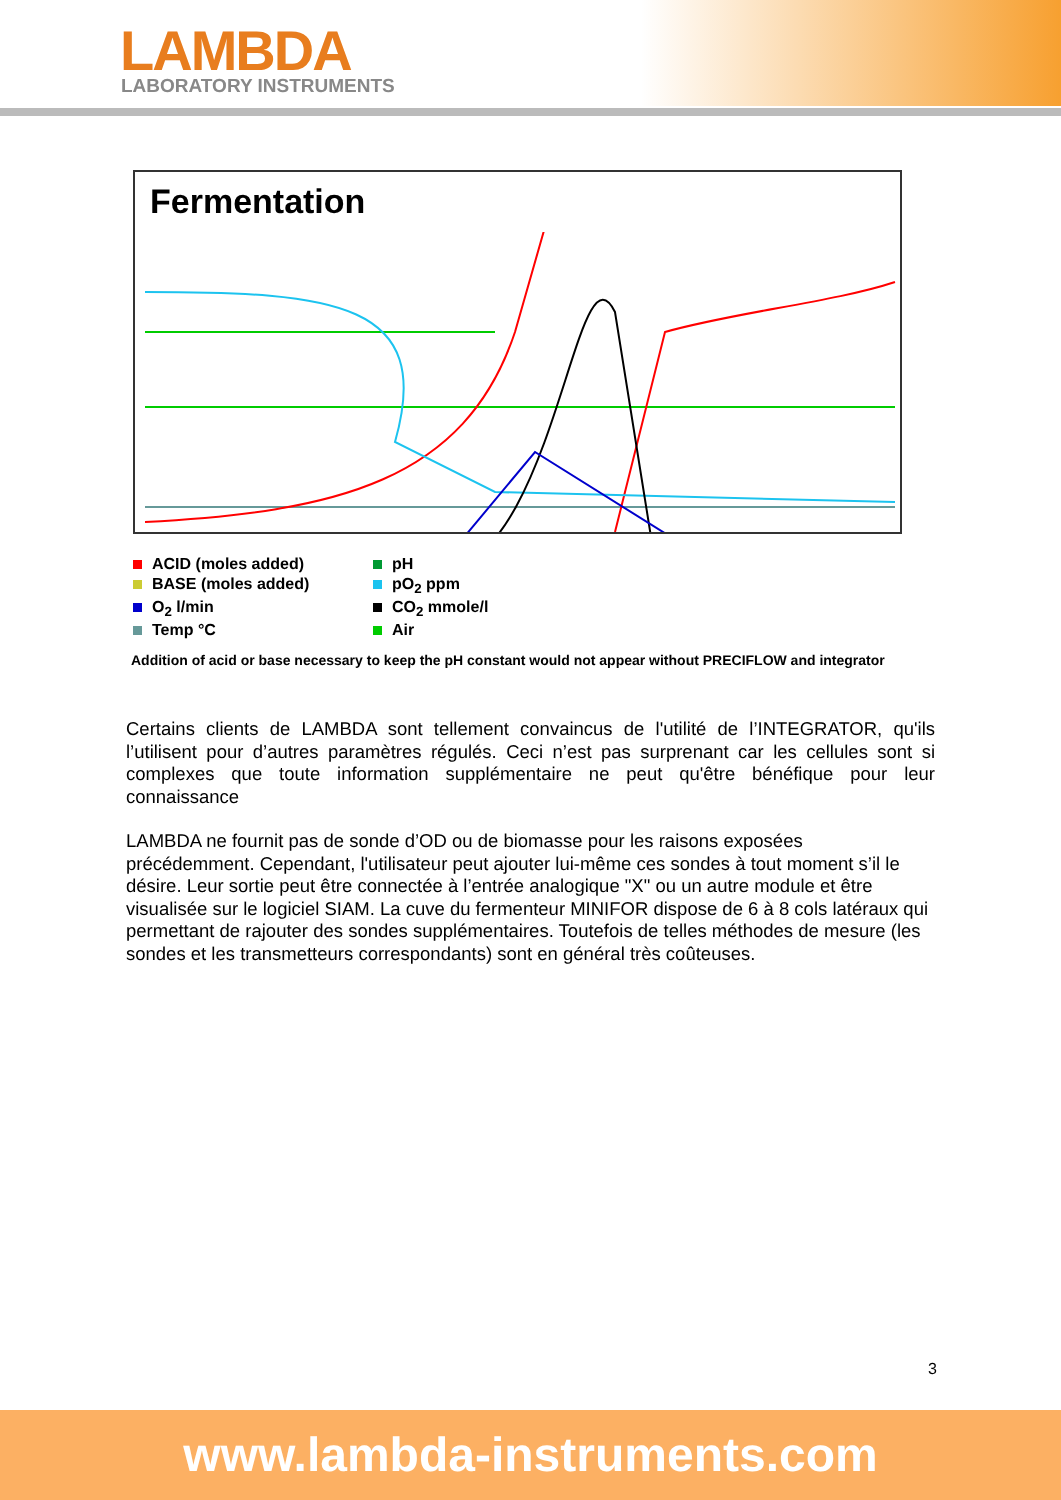LAMBDA
LABORATORY INSTRUMENTS
Fermentation
ACID (moles added)
pH
BASE (moles added)
pO<sub>2</sub> ppm
O<sub>2</sub> l/min
CO<sub>2</sub> mmole/l
Temp °C
Air
Addition of acid or base necessary to keep the pH constant would not appear without PRECIFLOW and integrator
Certains clients de LAMBDA sont tellement convaincus de l'utilité de l’INTEGRATOR, qu'ils l’utilisent pour d’autres paramètres régulés. Ceci n’est pas surprenant car les cellules sont si complexes que toute information supplémentaire ne peut qu'être bénéfique pour leur connaissance
LAMBDA ne fournit pas de sonde d’OD ou de biomasse pour les raisons exposées précédemment. Cependant, l'utilisateur peut ajouter lui-même ces sondes à tout moment s’il le désire. Leur sortie peut être connectée à l’entrée analogique "X" ou un autre module et être visualisée sur le logiciel SIAM. La cuve du fermenteur MINIFOR dispose de 6 à 8 cols latéraux qui permettant de rajouter des sondes supplémentaires. Toutefois de telles méthodes de mesure (les sondes et les transmetteurs correspondants) sont en général très coûteuses.
3
www.lambda-instruments.com